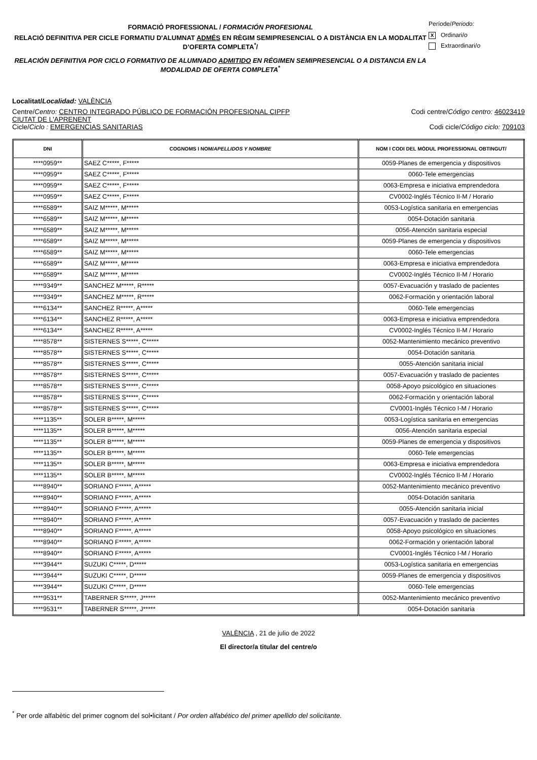FORMACIÓ PROFESSIONAL / FORMACIÓN PROFESIONAL
RELACIÓ DEFINITIVA PER CICLE FORMATIU D'ALUMNAT ADMÉS EN RÈGIM SEMIPRESENCIAL O A DISTÀNCIA EN LA MODALITAT D’OFERTA COMPLETA<sup>*</sup>/
RELACIÓN DEFINITIVA POR CICLO FORMATIVO DE ALUMNADO ADMITIDO EN RÉGIMEN SEMIPRESENCIAL O A DISTANCIA EN LA MODALIDAD DE OFERTA COMPLETA<sup>*</sup>
Període/Periodo:
X Ordinari/o
Extraordinari/o
Localitat/Localidad: VALÈNCIA
Centre/Centro: CENTRO INTEGRADO PÚBLICO DE FORMACIÓN PROFESIONAL CIPFP
CIUTAT DE L'APRENENT
Codi centre/Código centro: 46023419
Cicle/Ciclo : EMERGENCIAS SANITARIAS
Codi cicle/Código ciclo: 709103
| DNI | COGNOMS I NOM/ APELLIDOS Y NOMBRE | NOM I CODI DEL MÒDUL PROFESSIONAL OBTINGUT/ |
| --- | --- | --- |
| ****0959** | SAEZ C*****, F***** | 0059-Planes de emergencia y dispositivos |
| ****0959** | SAEZ C*****, F***** | 0060-Tele emergencias |
| ****0959** | SAEZ C*****, F***** | 0063-Empresa e iniciativa emprendedora |
| ****0959** | SAEZ C*****, F***** | CV0002-Inglés Técnico II-M / Horario |
| ****6589** | SAIZ M*****, M***** | 0053-Logística sanitaria en emergencias |
| ****6589** | SAIZ M*****, M***** | 0054-Dotación sanitaria |
| ****6589** | SAIZ M*****, M***** | 0056-Atención sanitaria especial |
| ****6589** | SAIZ M*****, M***** | 0059-Planes de emergencia y dispositivos |
| ****6589** | SAIZ M*****, M***** | 0060-Tele emergencias |
| ****6589** | SAIZ M*****, M***** | 0063-Empresa e iniciativa emprendedora |
| ****6589** | SAIZ M*****, M***** | CV0002-Inglés Técnico II-M / Horario |
| ****9349** | SANCHEZ M*****, R***** | 0057-Evacuación y traslado de pacientes |
| ****9349** | SANCHEZ M*****, R***** | 0062-Formación y orientación laboral |
| ****6134** | SANCHEZ R*****, A***** | 0060-Tele emergencias |
| ****6134** | SANCHEZ R*****, A***** | 0063-Empresa e iniciativa emprendedora |
| ****6134** | SANCHEZ R*****, A***** | CV0002-Inglés Técnico II-M / Horario |
| ****8578** | SISTERNES S*****, C***** | 0052-Mantenimiento mecánico preventivo |
| ****8578** | SISTERNES S*****, C***** | 0054-Dotación sanitaria |
| ****8578** | SISTERNES S*****, C***** | 0055-Atención sanitaria inicial |
| ****8578** | SISTERNES S*****, C***** | 0057-Evacuación y traslado de pacientes |
| ****8578** | SISTERNES S*****, C***** | 0058-Apoyo psicológico en situaciones |
| ****8578** | SISTERNES S*****, C***** | 0062-Formación y orientación laboral |
| ****8578** | SISTERNES S*****, C***** | CV0001-Inglés Técnico I-M / Horario |
| ****1135** | SOLER B*****, M***** | 0053-Logística sanitaria en emergencias |
| ****1135** | SOLER B*****, M***** | 0056-Atención sanitaria especial |
| ****1135** | SOLER B*****, M***** | 0059-Planes de emergencia y dispositivos |
| ****1135** | SOLER B*****, M***** | 0060-Tele emergencias |
| ****1135** | SOLER B*****, M***** | 0063-Empresa e iniciativa emprendedora |
| ****1135** | SOLER B*****, M***** | CV0002-Inglés Técnico II-M / Horario |
| ****8940** | SORIANO F*****, A***** | 0052-Mantenimiento mecánico preventivo |
| ****8940** | SORIANO F*****, A***** | 0054-Dotación sanitaria |
| ****8940** | SORIANO F*****, A***** | 0055-Atención sanitaria inicial |
| ****8940** | SORIANO F*****, A***** | 0057-Evacuación y traslado de pacientes |
| ****8940** | SORIANO F*****, A***** | 0058-Apoyo psicológico en situaciones |
| ****8940** | SORIANO F*****, A***** | 0062-Formación y orientación laboral |
| ****8940** | SORIANO F*****, A***** | CV0001-Inglés Técnico I-M / Horario |
| ****3944** | SUZUKI C*****, D***** | 0053-Logística sanitaria en emergencias |
| ****3944** | SUZUKI C*****, D***** | 0059-Planes de emergencia y dispositivos |
| ****3944** | SUZUKI C*****, D***** | 0060-Tele emergencias |
| ****9531** | TABERNER S*****, J***** | 0052-Mantenimiento mecánico preventivo |
| ****9531** | TABERNER S*****, J***** | 0054-Dotación sanitaria |
VALÈNCIA , 21 de julio de 2022
El director/a titular del centre/o
<sup>*</sup> Per orde alfabètic del primer cognom del sol•licitant / Por orden alfabético del primer apellido del solicitante.